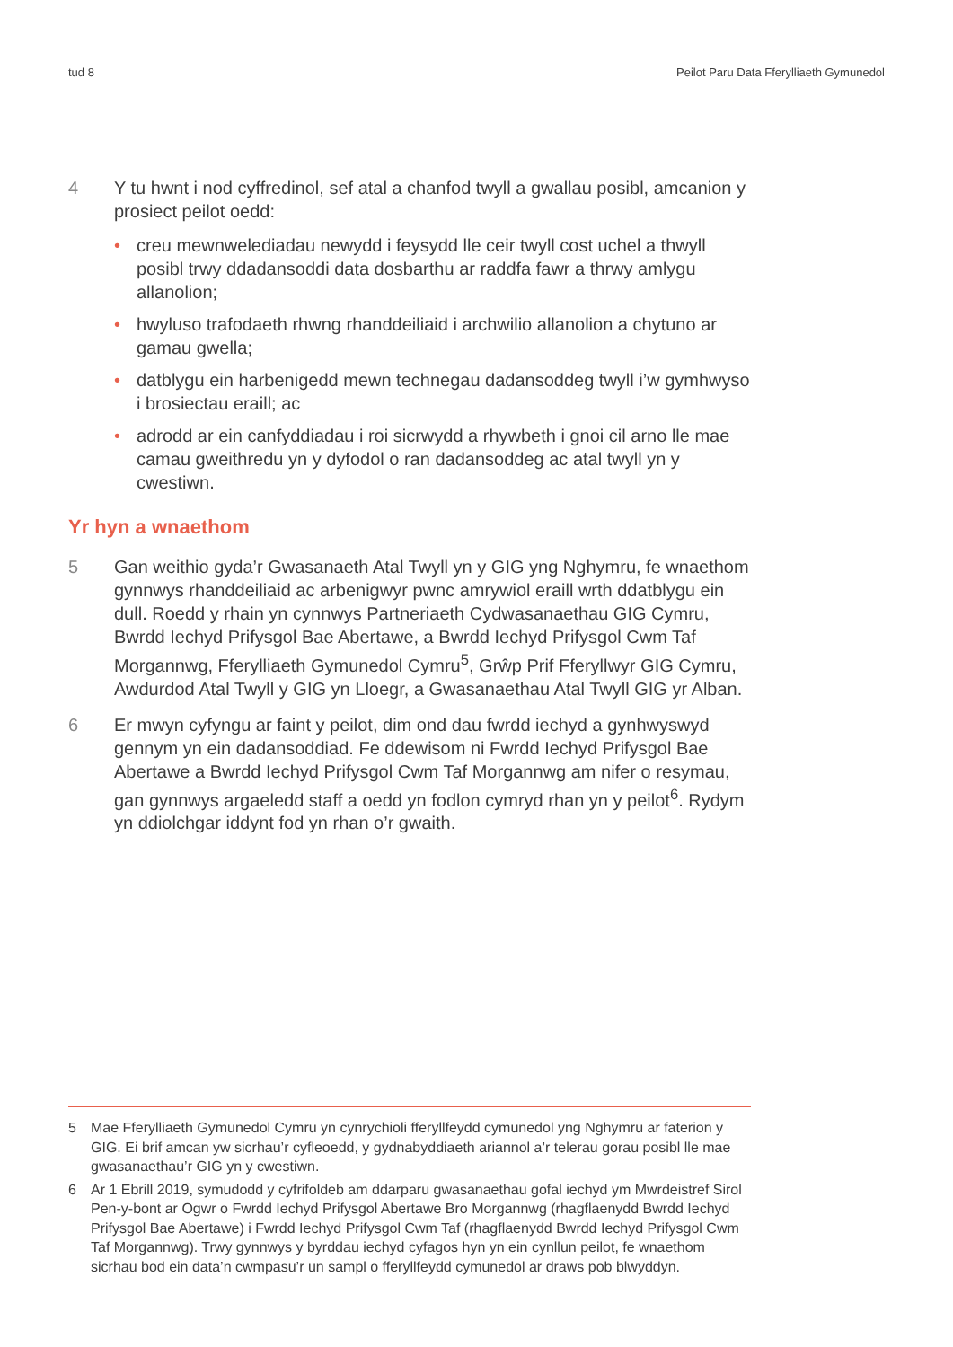tud 8 Peilot Paru Data Fferylliaeth Gymunedol
4 Y tu hwnt i nod cyffredinol, sef atal a chanfod twyll a gwallau posibl, amcanion y prosiect peilot oedd:
• creu mewnwelediadau newydd i feysydd lle ceir twyll cost uchel a thwyll posibl trwy ddadansoddi data dosbarthu ar raddfa fawr a thrwy amlygu allanolion;
• hwyluso trafodaeth rhwng rhanddeiliaid i archwilio allanolion a chytuno ar gamau gwella;
• datblygu ein harbenigedd mewn technegau dadansoddeg twyll i’w gymhwyso i brosiectau eraill; ac
• adrodd ar ein canfyddiadau i roi sicrwydd a rhywbeth i gnoi cil arno lle mae camau gweithredu yn y dyfodol o ran dadansoddeg ac atal twyll yn y cwestiwn.
Yr hyn a wnaethom
5 Gan weithio gyda’r Gwasanaeth Atal Twyll yn y GIG yng Nghymru, fe wnaethom gynnwys rhanddeiliaid ac arbenigwyr pwnc amrywiol eraill wrth ddatblygu ein dull. Roedd y rhain yn cynnwys Partneriaeth Cydwasanaethau GIG Cymru, Bwrdd Iechyd Prifysgol Bae Abertawe, a Bwrdd Iechyd Prifysgol Cwm Taf Morgannwg, Fferylliaeth Gymunedol Cymru<sup>5</sup>, Grŵp Prif Fferyllwyr GIG Cymru, Awdurdod Atal Twyll y GIG yn Lloegr, a Gwasanaethau Atal Twyll GIG yr Alban.
6 Er mwyn cyfyngu ar faint y peilot, dim ond dau fwrdd iechyd a gynhwyswyd gennym yn ein dadansoddiad. Fe ddewisom ni Fwrdd Iechyd Prifysgol Bae Abertawe a Bwrdd Iechyd Prifysgol Cwm Taf Morgannwg am nifer o resymau, gan gynnwys argaeledd staff a oedd yn fodlon cymryd rhan yn y peilot<sup>6</sup>. Rydym yn ddiolchgar iddynt fod yn rhan o’r gwaith.
5 Mae Fferylliaeth Gymunedol Cymru yn cynrychioli fferyllfeydd cymunedol yng Nghymru ar faterion y GIG. Ei brif amcan yw sicrhau’r cyfleoedd, y gydnabyddiaeth ariannol a’r telerau gorau posibl lle mae gwasanaethau’r GIG yn y cwestiwn.
6 Ar 1 Ebrill 2019, symudodd y cyfrifoldeb am ddarparu gwasanaethau gofal iechyd ym Mwrdeistref Sirol Pen-y-bont ar Ogwr o Fwrdd Iechyd Prifysgol Abertawe Bro Morgannwg (rhagflaenydd Bwrdd Iechyd Prifysgol Bae Abertawe) i Fwrdd Iechyd Prifysgol Cwm Taf (rhagflaenydd Bwrdd Iechyd Prifysgol Cwm Taf Morgannwg). Trwy gynnwys y byrddau iechyd cyfagos hyn yn ein cynllun peilot, fe wnaethom sicrhau bod ein data’n cwmpasu’r un sampl o fferyllfeydd cymunedol ar draws pob blwyddyn.